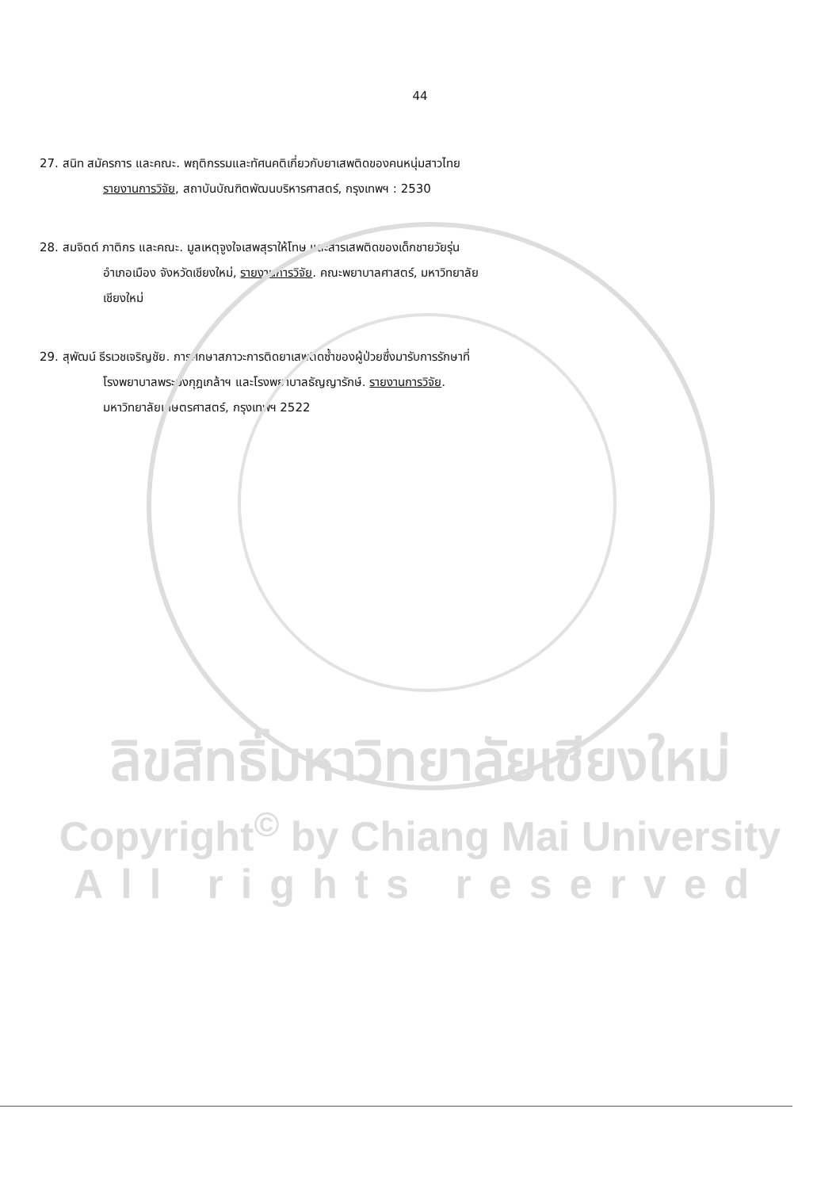44
27. สนิท สมัครการ และคณะ. พฤติกรรมและทัศนคติเกี่ยวกับยาเสพติดของคนหนุ่มสาวไทย
รายงานการวิจัย, สถาบันบัณฑิตพัฒนบริหารศาสตร์, กรุงเทพฯ : 2530
28. สมจิตต์ ภาติกร และคณะ. มูลเหตุจูงใจเสพสุราให้โทษ และสารเสพติดของเด็กชายวัยรุ่น
อำเภอเมือง จังหวัดเชียงใหม่, รายงานการวิจัย. คณะพยาบาลศาสตร์, มหาวิทยาลัย
เชียงใหม่
29. สุพัฒน์ ธีรเวชเจริญชัย. การศึกษาสภาวะการติดยาเสพติดซ้ำของผู้ป่วยซึ่งมารับการรักษาที่
โรงพยาบาลพระมงกุฎเกล้าฯ และโรงพยาบาลธัญญารักษ์. รายงานการวิจัย.
มหาวิทยาลัยเกษตรศาสตร์, กรุงเทพฯ 2522
ลิขสิทธิ์มหาวิทยาลัยเชียงใหม่
Copyright<sup>©</sup> by Chiang Mai University
All rights reserved